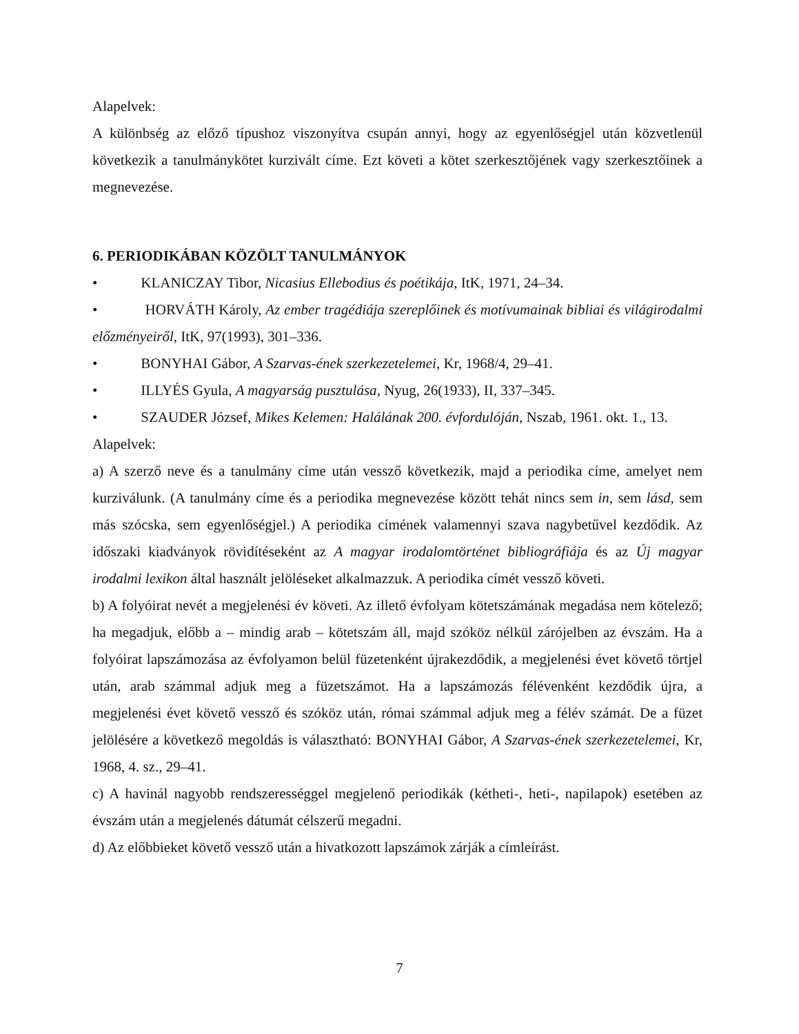Alapelvek:
A különbség az előző típushoz viszonyítva csupán annyi, hogy az egyenlőségjel után közvetlenül következik a tanulmánykötet kurzivált címe. Ezt követi a kötet szerkesztőjének vagy szerkesztőinek a megnevezése.
6. PERIODIKÁBAN KÖZÖLT TANULMÁNYOK
• KLANICZAY Tibor, Nicasius Ellebodius és poétikája, ItK, 1971, 24–34.
• HORVÁTH Károly, Az ember tragédiája szereplőinek és motívumainak bibliai és világirodalmi előzményeiről, ItK, 97(1993), 301–336.
• BONYHAI Gábor, A Szarvas-ének szerkezetelemei, Kr, 1968/4, 29–41.
• ILLYÉS Gyula, A magyarság pusztulása, Nyug, 26(1933), II, 337–345.
• SZAUDER József, Mikes Kelemen: Halálának 200. évfordulóján, Nszab, 1961. okt. 1., 13.
Alapelvek:
a) A szerző neve és a tanulmány címe után vessző következik, majd a periodika címe, amelyet nem kurziválunk. (A tanulmány címe és a periodika megnevezése között tehát nincs sem in, sem lásd, sem más szócska, sem egyenlőségjel.) A periodika címének valamennyi szava nagybetűvel kezdődik. Az időszaki kiadványok rövidítéseként az A magyar irodalomtörténet bibliográfiája és az Új magyar irodalmi lexikon által használt jelöléseket alkalmazzuk. A periodika címét vessző követi.
b) A folyóirat nevét a megjelenési év követi. Az illető évfolyam kötetszámának megadása nem kötelező; ha megadjuk, előbb a – mindig arab – kötetszám áll, majd szóköz nélkül zárójelben az évszám. Ha a folyóirat lapszámozása az évfolyamon belül füzetenként újrakezdődik, a megjelenési évet követő törtjel után, arab számmal adjuk meg a füzetszámot. Ha a lapszámozás félévenként kezdődik újra, a megjelenési évet követő vessző és szóköz után, római számmal adjuk meg a félév számát. De a füzet jelölésére a következő megoldás is választható: BONYHAI Gábor, A Szarvas-ének szerkezetelemei, Kr, 1968, 4. sz., 29–41.
c) A havinál nagyobb rendszerességgel megjelenő periodikák (kétheti-, heti-, napilapok) esetében az évszám után a megjelenés dátumát célszerű megadni.
d) Az előbbieket követő vessző után a hivatkozott lapszámok zárják a címleírást.
7